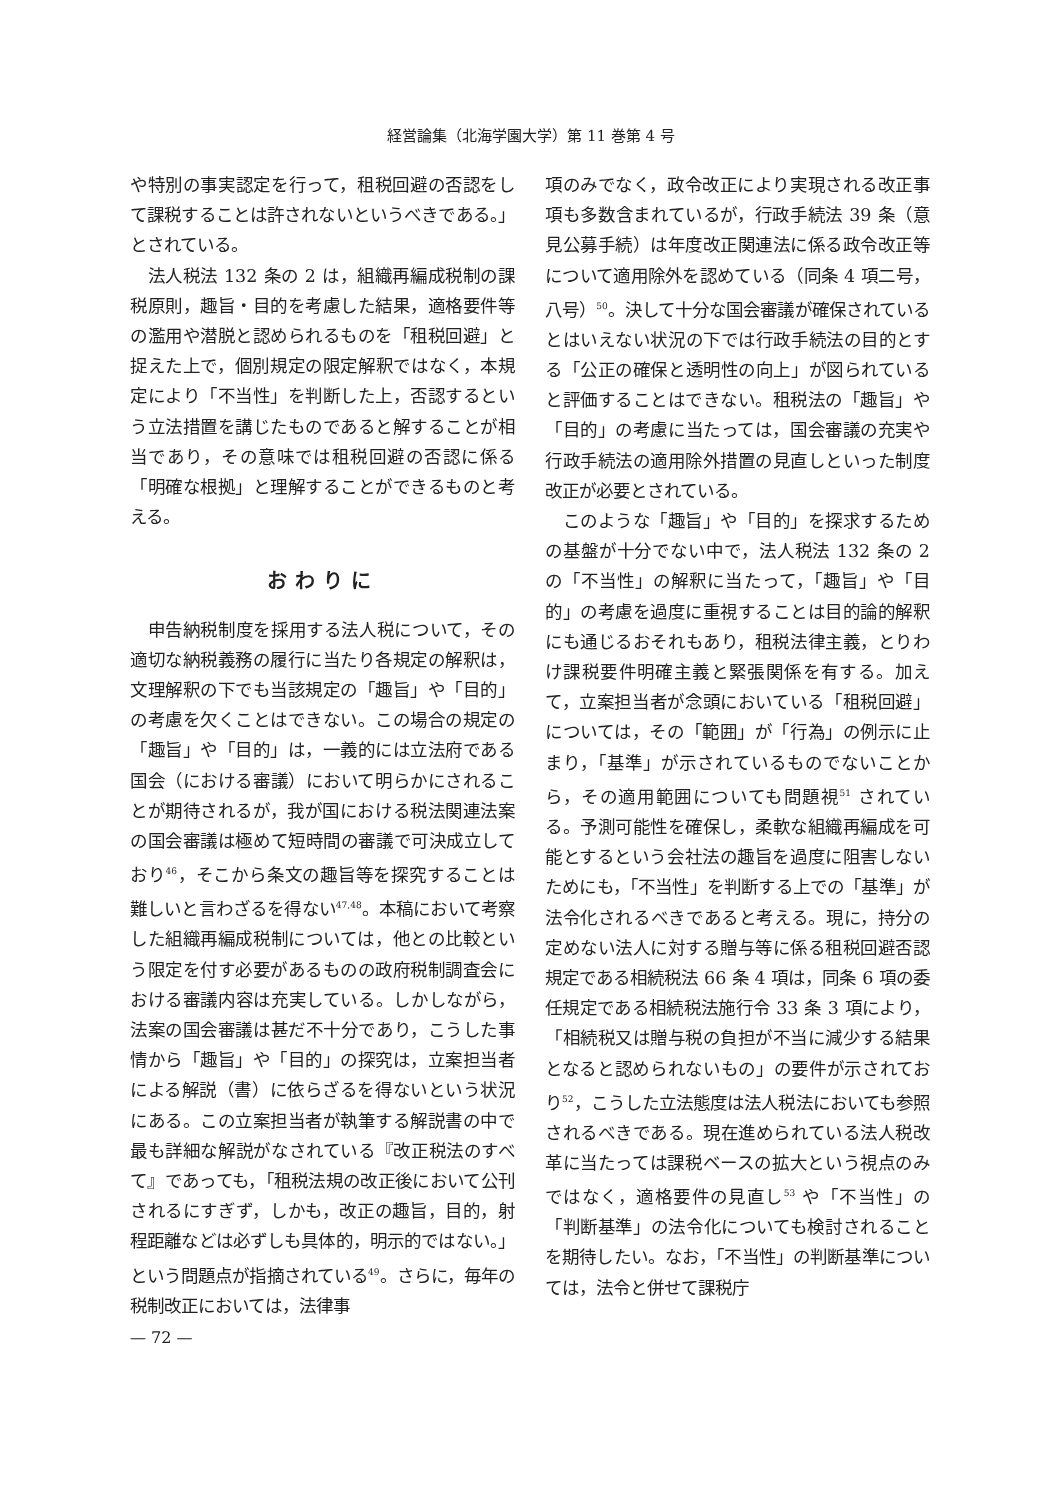経営論集（北海学園大学）第 11 巻第 4 号
や特別の事実認定を行って，租税回避の否認をして課税することは許されないというべきである。」とされている。
法人税法 132 条の 2 は，組織再編成税制の課税原則，趣旨・目的を考慮した結果，適格要件等の濫用や潜脱と認められるものを「租税回避」と捉えた上で，個別規定の限定解釈ではなく，本規定により「不当性」を判断した上，否認するという立法措置を講じたものであると解することが相当であり，その意味では租税回避の否認に係る「明確な根拠」と理解することができるものと考える。
おわりに
申告納税制度を採用する法人税について，その適切な納税義務の履行に当たり各規定の解釈は，文理解釈の下でも当該規定の「趣旨」や「目的」の考慮を欠くことはできない。この場合の規定の「趣旨」や「目的」は，一義的には立法府である国会（における審議）において明らかにされることが期待されるが，我が国における税法関連法案の国会審議は極めて短時間の審議で可決成立しており<sup>46</sup>，そこから条文の趣旨等を探究することは難しいと言わざるを得ない<sup>47,48</sup>。本稿において考察した組織再編成税制については，他との比較という限定を付す必要があるものの政府税制調査会における審議内容は充実している。しかしながら，法案の国会審議は甚だ不十分であり，こうした事情から「趣旨」や「目的」の探究は，立案担当者による解説（書）に依らざるを得ないという状況にある。この立案担当者が執筆する解説書の中で最も詳細な解説がなされている『改正税法のすべて』であっても，「租税法規の改正後において公刊されるにすぎず，しかも，改正の趣旨，目的，射程距離などは必ずしも具体的，明示的ではない。」という問題点が指摘されている<sup>49</sup>。さらに，毎年の税制改正においては，法律事
項のみでなく，政令改正により実現される改正事項も多数含まれているが，行政手続法 39 条（意見公募手続）は年度改正関連法に係る政令改正等について適用除外を認めている（同条 4 項二号，八号）<sup>50</sup>。決して十分な国会審議が確保されているとはいえない状況の下では行政手続法の目的とする「公正の確保と透明性の向上」が図られていると評価することはできない。租税法の「趣旨」や「目的」の考慮に当たっては，国会審議の充実や行政手続法の適用除外措置の見直しといった制度改正が必要とされている。
このような「趣旨」や「目的」を探求するための基盤が十分でない中で，法人税法 132 条の 2 の「不当性」の解釈に当たって，「趣旨」や「目的」の考慮を過度に重視することは目的論的解釈にも通じるおそれもあり，租税法律主義，とりわけ課税要件明確主義と緊張関係を有する。加えて，立案担当者が念頭においている「租税回避」については，その「範囲」が「行為」の例示に止まり，「基準」が示されているものでないことから，その適用範囲についても問題視<sup>51</sup> されている。予測可能性を確保し，柔軟な組織再編成を可能とするという会社法の趣旨を過度に阻害しないためにも，「不当性」を判断する上での「基準」が法令化されるべきであると考える。現に，持分の定めない法人に対する贈与等に係る租税回避否認規定である相続税法 66 条 4 項は，同条 6 項の委任規定である相続税法施行令 33 条 3 項により，「相続税又は贈与税の負担が不当に減少する結果となると認められないもの」の要件が示されており<sup>52</sup>，こうした立法態度は法人税法においても参照されるべきである。現在進められている法人税改革に当たっては課税ベースの拡大という視点のみではなく，適格要件の見直し<sup>53</sup> や「不当性」の「判断基準」の法令化についても検討されることを期待したい。なお，「不当性」の判断基準については，法令と併せて課税庁
— 72 —